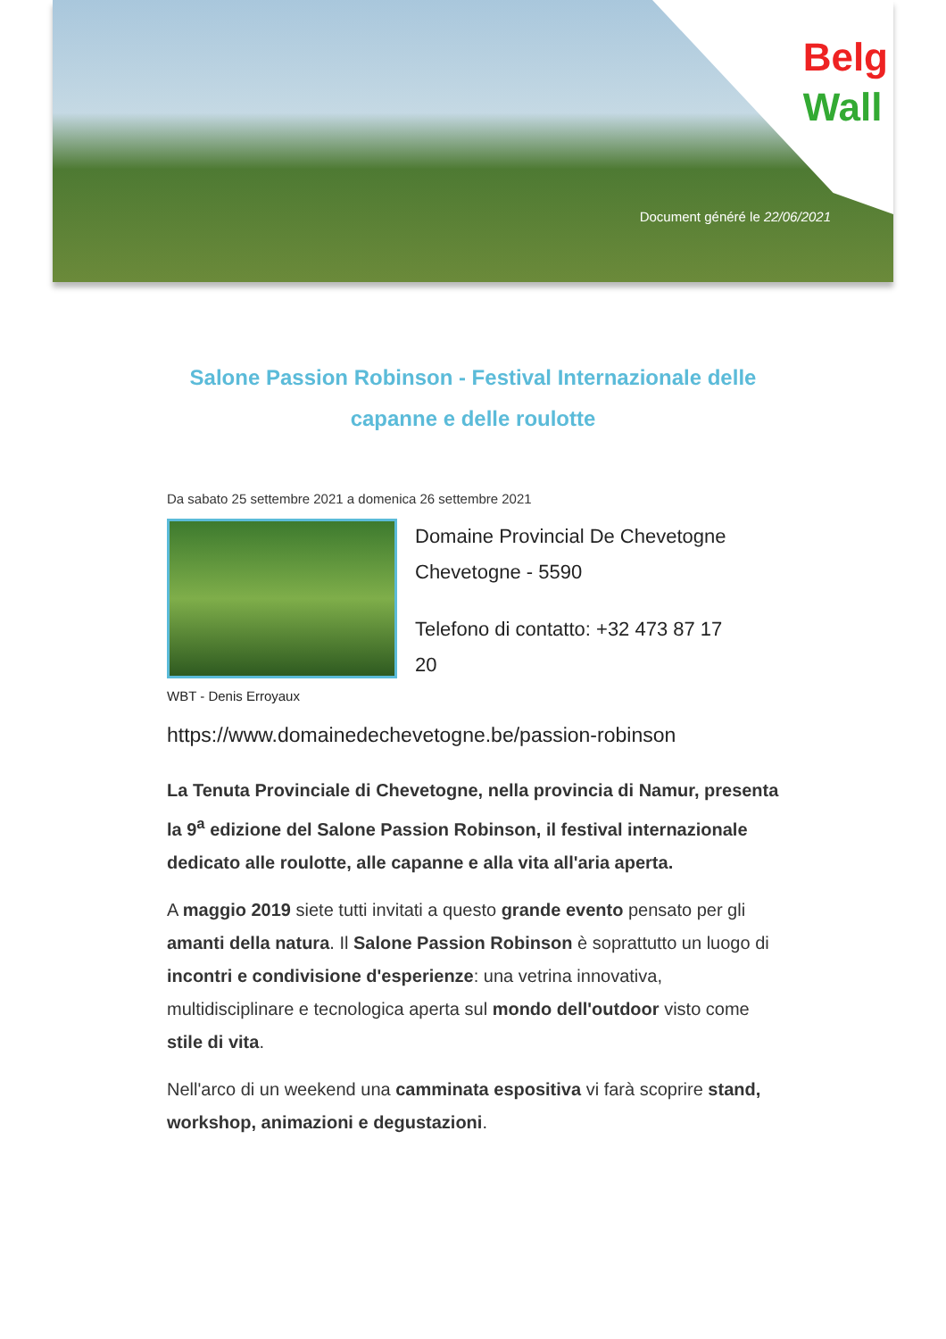Belg
Wall
Document généré le 22/06/2021
Salone Passion Robinson - Festival Internazionale delle capanne e delle roulotte
Da sabato 25 settembre 2021 a domenica 26 settembre 2021
Domaine Provincial De Chevetogne
Chevetogne - 5590
Telefono di contatto: +32 473 87 17
20
WBT - Denis Erroyaux
https://www.domainedechevetogne.be/passion-robinson
La Tenuta Provinciale di Chevetogne, nella provincia di Namur, presenta la 9<sup>a</sup> edizione del Salone Passion Robinson, il festival internazionale dedicato alle roulotte, alle capanne e alla vita all'aria aperta.
A maggio 2019 siete tutti invitati a questo grande evento pensato per gli amanti della natura. Il Salone Passion Robinson è soprattutto un luogo di incontri e condivisione d'esperienze: una vetrina innovativa, multidisciplinare e tecnologica aperta sul mondo dell'outdoor visto come stile di vita.
Nell'arco di un weekend una camminata espositiva vi farà scoprire stand, workshop, animazioni e degustazioni.